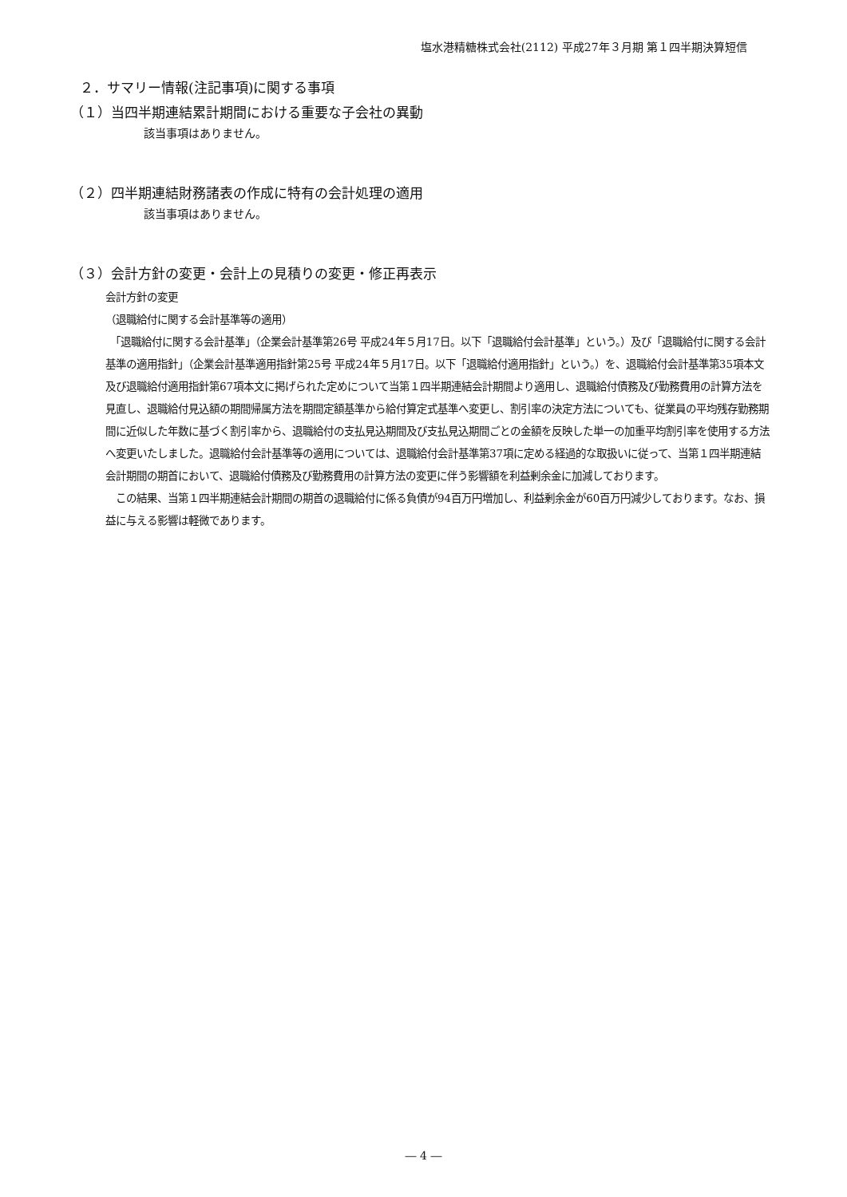塩水港精糖株式会社(2112) 平成27年３月期 第１四半期決算短信
２．サマリー情報(注記事項)に関する事項
（１）当四半期連結累計期間における重要な子会社の異動
該当事項はありません。
（２）四半期連結財務諸表の作成に特有の会計処理の適用
該当事項はありません。
（３）会計方針の変更・会計上の見積りの変更・修正再表示
会計方針の変更
（退職給付に関する会計基準等の適用）
　「退職給付に関する会計基準」（企業会計基準第26号 平成24年５月17日。以下「退職給付会計基準」という。）及び「退職給付に関する会計基準の適用指針」（企業会計基準適用指針第25号 平成24年５月17日。以下「退職給付適用指針」という。）を、退職給付会計基準第35項本文及び退職給付適用指針第67項本文に掲げられた定めについて当第１四半期連結会計期間より適用し、退職給付債務及び勤務費用の計算方法を見直し、退職給付見込額の期間帰属方法を期間定額基準から給付算定式基準へ変更し、割引率の決定方法についても、従業員の平均残存勤務期間に近似した年数に基づく割引率から、退職給付の支払見込期間及び支払見込期間ごとの金額を反映した単一の加重平均割引率を使用する方法へ変更いたしました。退職給付会計基準等の適用については、退職給付会計基準第37項に定める経過的な取扱いに従って、当第１四半期連結会計期間の期首において、退職給付債務及び勤務費用の計算方法の変更に伴う影響額を利益剰余金に加減しております。
　この結果、当第１四半期連結会計期間の期首の退職給付に係る負債が94百万円増加し、利益剰余金が60百万円減少しております。なお、損益に与える影響は軽微であります。
― 4 ―